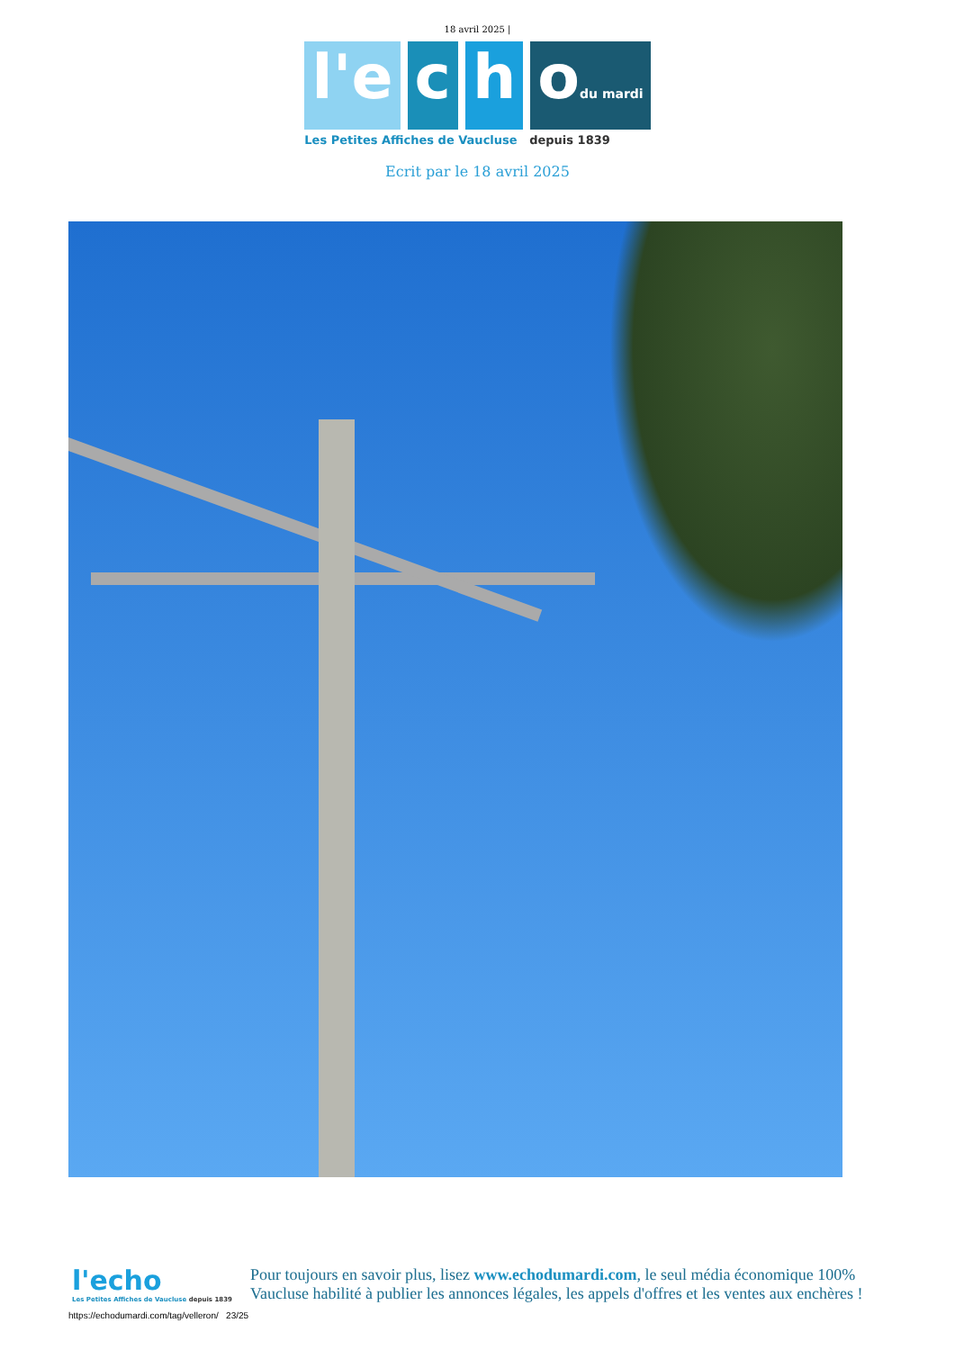18 avril 2025 |
l'e c h odu mardi
Les Petites Affiches de Vaucluse depuis 1839
Ecrit par le 18 avril 2025
l'echo
Les Petites Affiches de Vaucluse depuis 1839
Pour toujours en savoir plus, lisez www.echodumardi.com, le seul média économique 100% Vaucluse habilité à publier les annonces légales, les appels d'offres et les ventes aux enchères !
https://echodumardi.com/tag/velleron/ 23/25